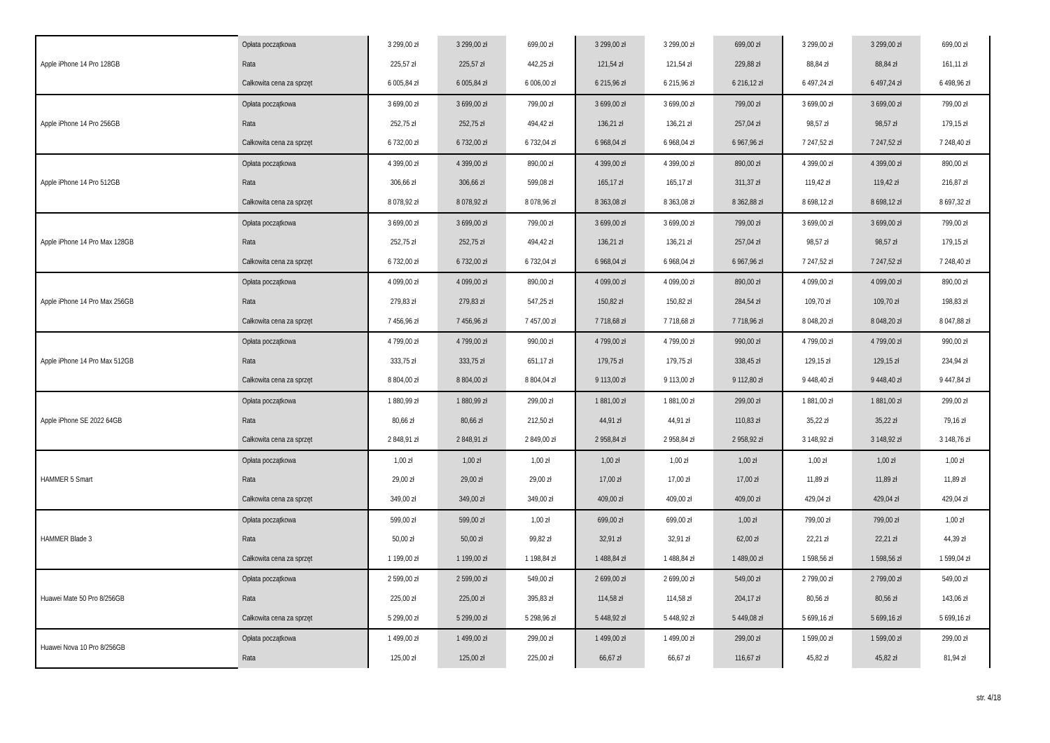| Apple iPhone 14 Pro 128GB | Opłata początkowa | 3 299,00 zł | 3 299,00 zł | 699,00 zł | 3 299,00 zł | 3 299,00 zł | 699,00 zł | 3 299,00 zł | 3 299,00 zł | 699,00 zł |
| | Rata | 225,57 zł | 225,57 zł | 442,25 zł | 121,54 zł | 121,54 zł | 229,88 zł | 88,84 zł | 88,84 zł | 161,11 zł |
| | Całkowita cena za sprzęt | 6 005,84 zł | 6 005,84 zł | 6 006,00 zł | 6 215,96 zł | 6 215,96 zł | 6 216,12 zł | 6 497,24 zł | 6 497,24 zł | 6 498,96 zł |
| Apple iPhone 14 Pro 256GB | Opłata początkowa | 3 699,00 zł | 3 699,00 zł | 799,00 zł | 3 699,00 zł | 3 699,00 zł | 799,00 zł | 3 699,00 zł | 3 699,00 zł | 799,00 zł |
| | Rata | 252,75 zł | 252,75 zł | 494,42 zł | 136,21 zł | 136,21 zł | 257,04 zł | 98,57 zł | 98,57 zł | 179,15 zł |
| | Całkowita cena za sprzęt | 6 732,00 zł | 6 732,00 zł | 6 732,04 zł | 6 968,04 zł | 6 968,04 zł | 6 967,96 zł | 7 247,52 zł | 7 247,52 zł | 7 248,40 zł |
| Apple iPhone 14 Pro 512GB | Opłata początkowa | 4 399,00 zł | 4 399,00 zł | 890,00 zł | 4 399,00 zł | 4 399,00 zł | 890,00 zł | 4 399,00 zł | 4 399,00 zł | 890,00 zł |
| | Rata | 306,66 zł | 306,66 zł | 599,08 zł | 165,17 zł | 165,17 zł | 311,37 zł | 119,42 zł | 119,42 zł | 216,87 zł |
| | Całkowita cena za sprzęt | 8 078,92 zł | 8 078,92 zł | 8 078,96 zł | 8 363,08 zł | 8 363,08 zł | 8 362,88 zł | 8 698,12 zł | 8 698,12 zł | 8 697,32 zł |
| Apple iPhone 14 Pro Max 128GB | Opłata początkowa | 3 699,00 zł | 3 699,00 zł | 799,00 zł | 3 699,00 zł | 3 699,00 zł | 799,00 zł | 3 699,00 zł | 3 699,00 zł | 799,00 zł |
| | Rata | 252,75 zł | 252,75 zł | 494,42 zł | 136,21 zł | 136,21 zł | 257,04 zł | 98,57 zł | 98,57 zł | 179,15 zł |
| | Całkowita cena za sprzęt | 6 732,00 zł | 6 732,00 zł | 6 732,04 zł | 6 968,04 zł | 6 968,04 zł | 6 967,96 zł | 7 247,52 zł | 7 247,52 zł | 7 248,40 zł |
| Apple iPhone 14 Pro Max 256GB | Opłata początkowa | 4 099,00 zł | 4 099,00 zł | 890,00 zł | 4 099,00 zł | 4 099,00 zł | 890,00 zł | 4 099,00 zł | 4 099,00 zł | 890,00 zł |
| | Rata | 279,83 zł | 279,83 zł | 547,25 zł | 150,82 zł | 150,82 zł | 284,54 zł | 109,70 zł | 109,70 zł | 198,83 zł |
| | Całkowita cena za sprzęt | 7 456,96 zł | 7 456,96 zł | 7 457,00 zł | 7 718,68 zł | 7 718,68 zł | 7 718,96 zł | 8 048,20 zł | 8 048,20 zł | 8 047,88 zł |
| Apple iPhone 14 Pro Max 512GB | Opłata początkowa | 4 799,00 zł | 4 799,00 zł | 990,00 zł | 4 799,00 zł | 4 799,00 zł | 990,00 zł | 4 799,00 zł | 4 799,00 zł | 990,00 zł |
| | Rata | 333,75 zł | 333,75 zł | 651,17 zł | 179,75 zł | 179,75 zł | 338,45 zł | 129,15 zł | 129,15 zł | 234,94 zł |
| | Całkowita cena za sprzęt | 8 804,00 zł | 8 804,00 zł | 8 804,04 zł | 9 113,00 zł | 9 113,00 zł | 9 112,80 zł | 9 448,40 zł | 9 448,40 zł | 9 447,84 zł |
| Apple iPhone SE 2022 64GB | Opłata początkowa | 1 880,99 zł | 1 880,99 zł | 299,00 zł | 1 881,00 zł | 1 881,00 zł | 299,00 zł | 1 881,00 zł | 1 881,00 zł | 299,00 zł |
| | Rata | 80,66 zł | 80,66 zł | 212,50 zł | 44,91 zł | 44,91 zł | 110,83 zł | 35,22 zł | 35,22 zł | 79,16 zł |
| | Całkowita cena za sprzęt | 2 848,91 zł | 2 848,91 zł | 2 849,00 zł | 2 958,84 zł | 2 958,84 zł | 2 958,92 zł | 3 148,92 zł | 3 148,92 zł | 3 148,76 zł |
| HAMMER 5 Smart | Opłata początkowa | 1,00 zł | 1,00 zł | 1,00 zł | 1,00 zł | 1,00 zł | 1,00 zł | 1,00 zł | 1,00 zł | 1,00 zł |
| | Rata | 29,00 zł | 29,00 zł | 29,00 zł | 17,00 zł | 17,00 zł | 17,00 zł | 11,89 zł | 11,89 zł | 11,89 zł |
| | Całkowita cena za sprzęt | 349,00 zł | 349,00 zł | 349,00 zł | 409,00 zł | 409,00 zł | 409,00 zł | 429,04 zł | 429,04 zł | 429,04 zł |
| HAMMER Blade 3 | Opłata początkowa | 599,00 zł | 599,00 zł | 1,00 zł | 699,00 zł | 699,00 zł | 1,00 zł | 799,00 zł | 799,00 zł | 1,00 zł |
| | Rata | 50,00 zł | 50,00 zł | 99,82 zł | 32,91 zł | 32,91 zł | 62,00 zł | 22,21 zł | 22,21 zł | 44,39 zł |
| | Całkowita cena za sprzęt | 1 199,00 zł | 1 199,00 zł | 1 198,84 zł | 1 488,84 zł | 1 488,84 zł | 1 489,00 zł | 1 598,56 zł | 1 598,56 zł | 1 599,04 zł |
| Huawei Mate 50 Pro 8/256GB | Opłata początkowa | 2 599,00 zł | 2 599,00 zł | 549,00 zł | 2 699,00 zł | 2 699,00 zł | 549,00 zł | 2 799,00 zł | 2 799,00 zł | 549,00 zł |
| | Rata | 225,00 zł | 225,00 zł | 395,83 zł | 114,58 zł | 114,58 zł | 204,17 zł | 80,56 zł | 80,56 zł | 143,06 zł |
| | Całkowita cena za sprzęt | 5 299,00 zł | 5 299,00 zł | 5 298,96 zł | 5 448,92 zł | 5 448,92 zł | 5 449,08 zł | 5 699,16 zł | 5 699,16 zł | 5 699,16 zł |
| Huawei Nova 10 Pro 8/256GB | Opłata początkowa | 1 499,00 zł | 1 499,00 zł | 299,00 zł | 1 499,00 zł | 1 499,00 zł | 299,00 zł | 1 599,00 zł | 1 599,00 zł | 299,00 zł |
| | Rata | 125,00 zł | 125,00 zł | 225,00 zł | 66,67 zł | 66,67 zł | 116,67 zł | 45,82 zł | 45,82 zł | 81,94 zł |
str. 4/18